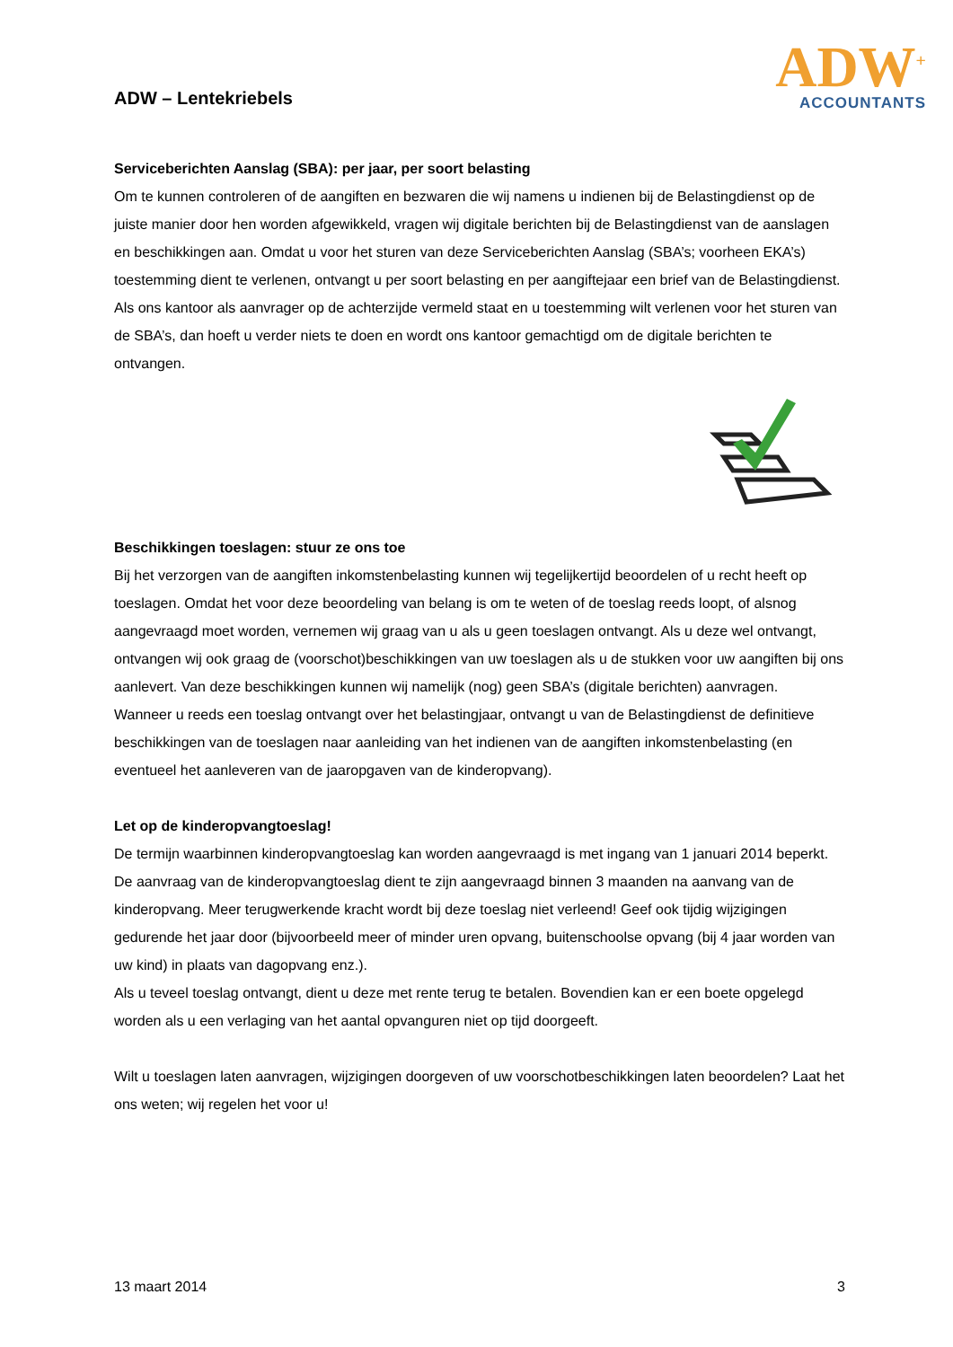ADW – Lentekriebels
ADW<sup>+</sup>
ACCOUNTANTS
Serviceberichten Aanslag (SBA): per jaar, per soort belasting
Om te kunnen controleren of de aangiften en bezwaren die wij namens u indienen bij de Belastingdienst op de juiste manier door hen worden afgewikkeld, vragen wij digitale berichten bij de Belastingdienst van de aanslagen en beschikkingen aan. Omdat u voor het sturen van deze Serviceberichten Aanslag (SBA’s; voorheen EKA’s) toestemming dient te verlenen, ontvangt u per soort belasting en per aangiftejaar een brief van de Belastingdienst. Als ons kantoor als aanvrager op de achterzijde vermeld staat en u toestemming wilt verlenen voor het sturen van de SBA’s, dan hoeft u verder niets te doen en wordt ons kantoor gemachtigd om de digitale berichten te ontvangen.
Beschikkingen toeslagen: stuur ze ons toe
Bij het verzorgen van de aangiften inkomstenbelasting kunnen wij tegelijkertijd beoordelen of u recht heeft op toeslagen. Omdat het voor deze beoordeling van belang is om te weten of de toeslag reeds loopt, of alsnog aangevraagd moet worden, vernemen wij graag van u als u geen toeslagen ontvangt. Als u deze wel ontvangt, ontvangen wij ook graag de (voorschot)beschikkingen van uw toeslagen als u de stukken voor uw aangiften bij ons aanlevert. Van deze beschikkingen kunnen wij namelijk (nog) geen SBA’s (digitale berichten) aanvragen.
Wanneer u reeds een toeslag ontvangt over het belastingjaar, ontvangt u van de Belastingdienst de definitieve beschikkingen van de toeslagen naar aanleiding van het indienen van de aangiften inkomstenbelasting (en eventueel het aanleveren van de jaaropgaven van de kinderopvang).
Let op de kinderopvangtoeslag!
De termijn waarbinnen kinderopvangtoeslag kan worden aangevraagd is met ingang van 1 januari 2014 beperkt. De aanvraag van de kinderopvangtoeslag dient te zijn aangevraagd binnen 3 maanden na aanvang van de kinderopvang. Meer terugwerkende kracht wordt bij deze toeslag niet verleend! Geef ook tijdig wijzigingen gedurende het jaar door (bijvoorbeeld meer of minder uren opvang, buitenschoolse opvang (bij 4 jaar worden van uw kind) in plaats van dagopvang enz.).
Als u teveel toeslag ontvangt, dient u deze met rente terug te betalen. Bovendien kan er een boete opgelegd worden als u een verlaging van het aantal opvanguren niet op tijd doorgeeft.
Wilt u toeslagen laten aanvragen, wijzigingen doorgeven of uw voorschotbeschikkingen laten beoordelen? Laat het ons weten; wij regelen het voor u!
13 maart 2014 3